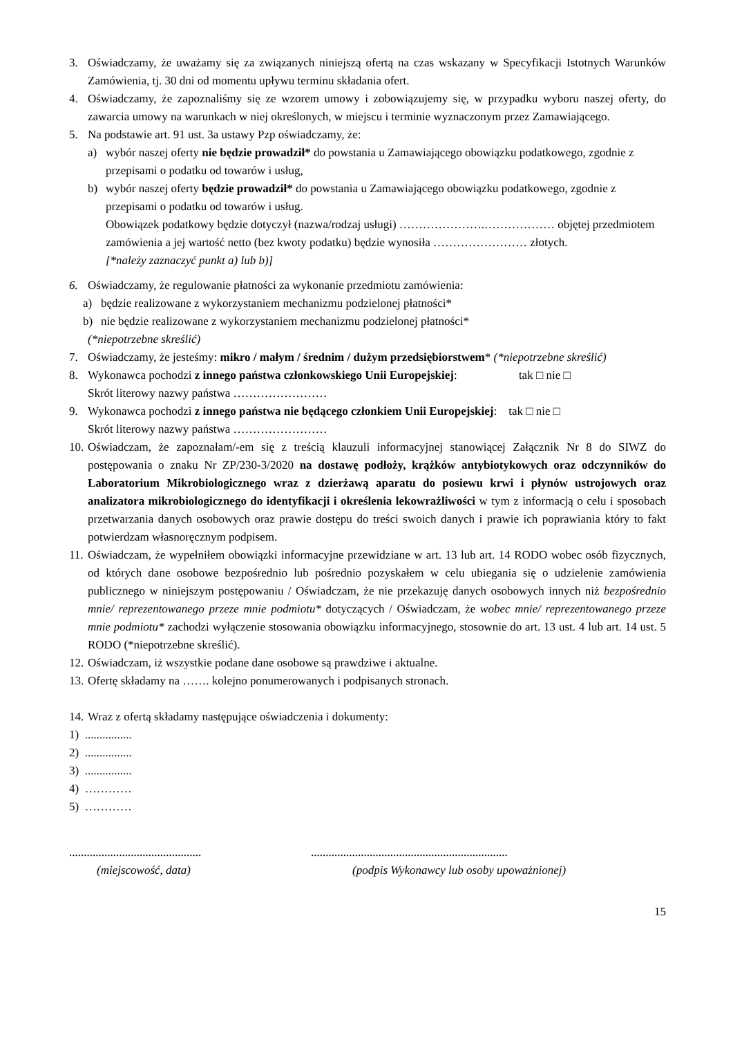3. Oświadczamy, że uważamy się za związanych niniejszą ofertą na czas wskazany w Specyfikacji Istotnych Warunków Zamówienia, tj. 30 dni od momentu upływu terminu składania ofert.
4. Oświadczamy, że zapoznaliśmy się ze wzorem umowy i zobowiązujemy się, w przypadku wyboru naszej oferty, do zawarcia umowy na warunkach w niej określonych, w miejscu i terminie wyznaczonym przez Zamawiającego.
5. Na podstawie art. 91 ust. 3a ustawy Pzp oświadczamy, że:
a) wybór naszej oferty nie będzie prowadził* do powstania u Zamawiającego obowiązku podatkowego, zgodnie z przepisami o podatku od towarów i usług,
b) wybór naszej oferty będzie prowadził* do powstania u Zamawiającego obowiązku podatkowego, zgodnie z przepisami o podatku od towarów i usług.
Obowiązek podatkowy będzie dotyczył (nazwa/rodzaj usługi) ………………….……………… objętej przedmiotem zamówienia a jej wartość netto (bez kwoty podatku) będzie wynosiła …………………… złotych.
[*należy zaznaczyć punkt a) lub b)]
6. Oświadczamy, że regulowanie płatności za wykonanie przedmiotu zamówienia:
a) będzie realizowane z wykorzystaniem mechanizmu podzielonej płatności*
b) nie będzie realizowane z wykorzystaniem mechanizmu podzielonej płatności*
(*niepotrzebne skreślić)
7. Oświadczamy, że jesteśmy: mikro / małym / średnim / dużym przedsiębiorstwem* (*niepotrzebne skreślić)
8. Wykonawca pochodzi z innego państwa członkowskiego Unii Europejskiej: tak □ nie □
Skrót literowy nazwy państwa ……………………
9. Wykonawca pochodzi z innego państwa nie będącego członkiem Unii Europejskiej: tak □ nie □
Skrót literowy nazwy państwa ……………………
10. Oświadczam, że zapoznałam/-em się z treścią klauzuli informacyjnej stanowiącej Załącznik Nr 8 do SIWZ do postępowania o znaku Nr ZP/230-3/2020 na dostawę podłoży, krążków antybiotykowych oraz odczynników do Laboratorium Mikrobiologicznego wraz z dzierżawą aparatu do posiewu krwi i płynów ustrojowych oraz analizatora mikrobiologicznego do identyfikacji i określenia lekowrażliwości w tym z informacją o celu i sposobach przetwarzania danych osobowych oraz prawie dostępu do treści swoich danych i prawie ich poprawiania który to fakt potwierdzam własnoręcznym podpisem.
11. Oświadczam, że wypełniłem obowiązki informacyjne przewidziane w art. 13 lub art. 14 RODO wobec osób fizycznych, od których dane osobowe bezpośrednio lub pośrednio pozyskałem w celu ubiegania się o udzielenie zamówienia publicznego w niniejszym postępowaniu / Oświadczam, że nie przekazuję danych osobowych innych niż bezpośrednio mnie/ reprezentowanego przeze mnie podmiotu* dotyczących / Oświadczam, że wobec mnie/ reprezentowanego przeze mnie podmiotu* zachodzi wyłączenie stosowania obowiązku informacyjnego, stosownie do art. 13 ust. 4 lub art. 14 ust. 5 RODO (*niepotrzebne skreślić).
12. Oświadczam, iż wszystkie podane dane osobowe są prawdziwe i aktualne.
13. Ofertę składamy na ……. kolejno ponumerowanych i podpisanych stronach.
14. Wraz z ofertą składamy następujące oświadczenia i dokumenty:
1) ................
2) ................
3) ................
4) …………
5) …………
.............................................
(miejscowość, data)
...................................................................
(podpis Wykonawcy lub osoby upoważnionej)
15